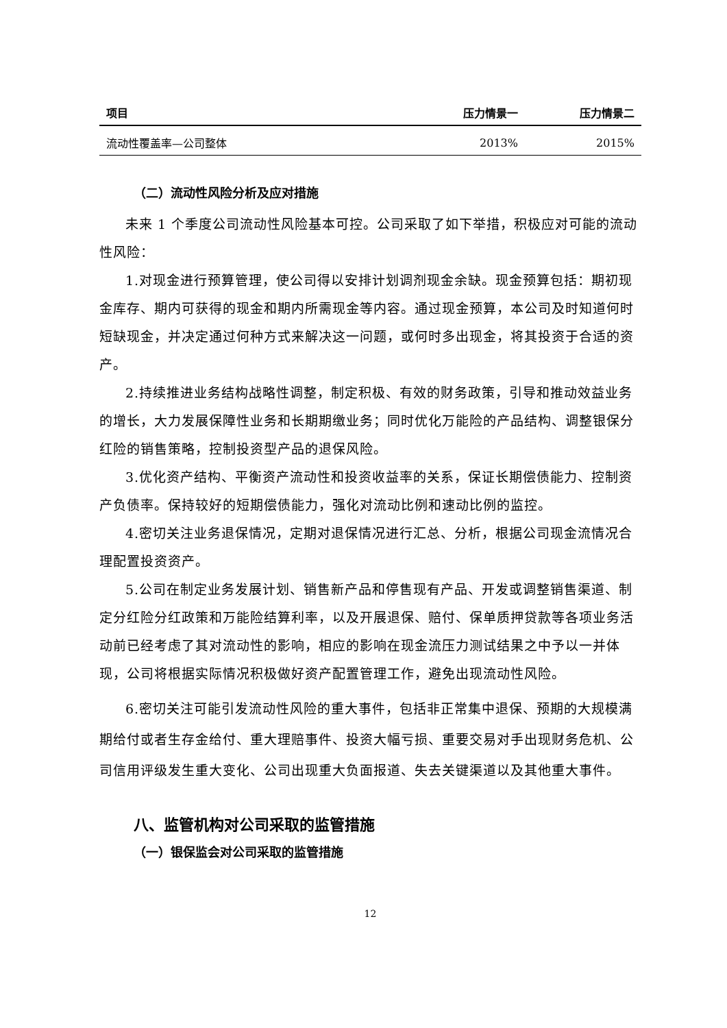| 项目 | 压力情景一 | 压力情景二 |
| --- | --- | --- |
| 流动性覆盖率—公司整体 | 2013% | 2015% |
（二）流动性风险分析及应对措施
未来 1 个季度公司流动性风险基本可控。公司采取了如下举措，积极应对可能的流动性风险：
1.对现金进行预算管理，使公司得以安排计划调剂现金余缺。现金预算包括：期初现金库存、期内可获得的现金和期内所需现金等内容。通过现金预算，本公司及时知道何时短缺现金，并决定通过何种方式来解决这一问题，或何时多出现金，将其投资于合适的资产。
2.持续推进业务结构战略性调整，制定积极、有效的财务政策，引导和推动效益业务的增长，大力发展保障性业务和长期期缴业务；同时优化万能险的产品结构、调整银保分红险的销售策略，控制投资型产品的退保风险。
3.优化资产结构、平衡资产流动性和投资收益率的关系，保证长期偿债能力、控制资产负债率。保持较好的短期偿债能力，强化对流动比例和速动比例的监控。
4.密切关注业务退保情况，定期对退保情况进行汇总、分析，根据公司现金流情况合理配置投资资产。
5.公司在制定业务发展计划、销售新产品和停售现有产品、开发或调整销售渠道、制定分红险分红政策和万能险结算利率，以及开展退保、赔付、保单质押贷款等各项业务活动前已经考虑了其对流动性的影响，相应的影响在现金流压力测试结果之中予以一并体现，公司将根据实际情况积极做好资产配置管理工作，避免出现流动性风险。
6.密切关注可能引发流动性风险的重大事件，包括非正常集中退保、预期的大规模满期给付或者生存金给付、重大理赔事件、投资大幅亏损、重要交易对手出现财务危机、公司信用评级发生重大变化、公司出现重大负面报道、失去关键渠道以及其他重大事件。
八、监管机构对公司采取的监管措施
（一）银保监会对公司采取的监管措施
12